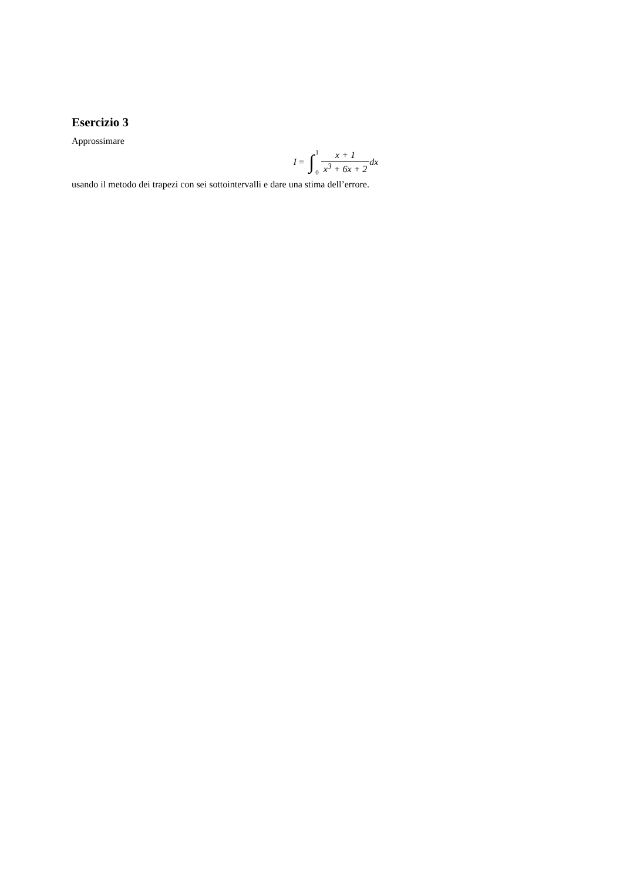Esercizio 3
Approssimare
I = ∫ 1
0 x + 1 x<sup>3</sup> + 6x + 2 dx
usando il metodo dei trapezi con sei sottointervalli e dare una stima dell’errore.